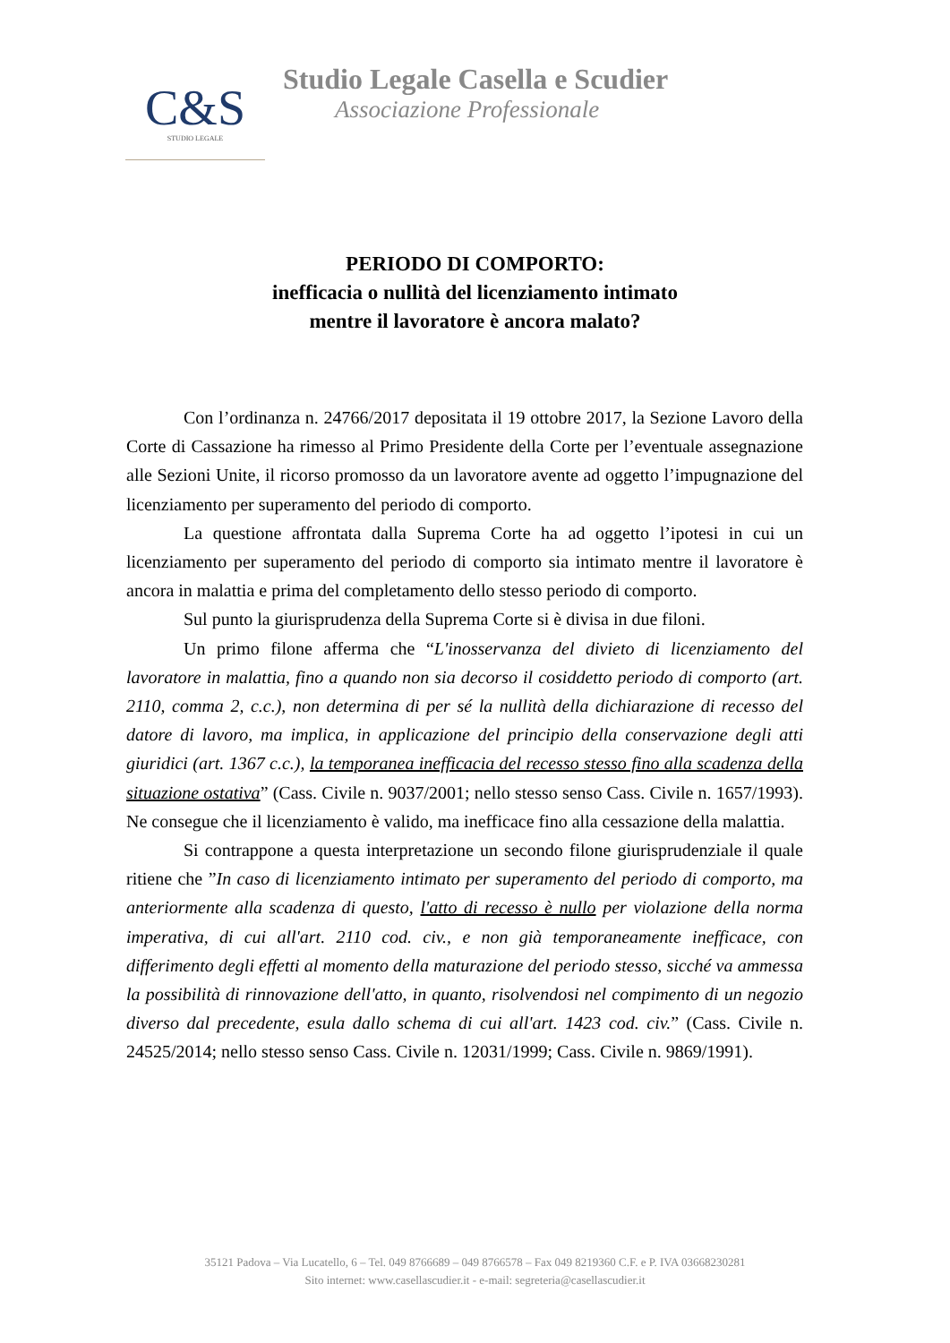C&S
STUDIO LEGALE
Studio Legale Casella e Scudier
Associazione Professionale
PERIODO DI COMPORTO:
inefficacia o nullità del licenziamento intimato
mentre il lavoratore è ancora malato?
Con l’ordinanza n. 24766/2017 depositata il 19 ottobre 2017, la Sezione Lavoro della Corte di Cassazione ha rimesso al Primo Presidente della Corte per l’eventuale assegnazione alle Sezioni Unite, il ricorso promosso da un lavoratore avente ad oggetto l’impugnazione del licenziamento per superamento del periodo di comporto.
La questione affrontata dalla Suprema Corte ha ad oggetto l’ipotesi in cui un licenziamento per superamento del periodo di comporto sia intimato mentre il lavoratore è ancora in malattia e prima del completamento dello stesso periodo di comporto.
Sul punto la giurisprudenza della Suprema Corte si è divisa in due filoni.
Un primo filone afferma che “L'inosservanza del divieto di licenziamento del lavoratore in malattia, fino a quando non sia decorso il cosiddetto periodo di comporto (art. 2110, comma 2, c.c.), non determina di per sé la nullità della dichiarazione di recesso del datore di lavoro, ma implica, in applicazione del principio della conservazione degli atti giuridici (art. 1367 c.c.), la temporanea inefficacia del recesso stesso fino alla scadenza della situazione ostativa” (Cass. Civile n. 9037/2001; nello stesso senso Cass. Civile n. 1657/1993). Ne consegue che il licenziamento è valido, ma inefficace fino alla cessazione della malattia.
Si contrappone a questa interpretazione un secondo filone giurisprudenziale il quale ritiene che ”In caso di licenziamento intimato per superamento del periodo di comporto, ma anteriormente alla scadenza di questo, l'atto di recesso è nullo per violazione della norma imperativa, di cui all'art. 2110 cod. civ., e non già temporaneamente inefficace, con differimento degli effetti al momento della maturazione del periodo stesso, sicché va ammessa la possibilità di rinnovazione dell'atto, in quanto, risolvendosi nel compimento di un negozio diverso dal precedente, esula dallo schema di cui all'art. 1423 cod. civ.” (Cass. Civile n. 24525/2014; nello stesso senso Cass. Civile n. 12031/1999; Cass. Civile n. 9869/1991).
35121 Padova – Via Lucatello, 6 – Tel. 049 8766689 – 049 8766578 – Fax 049 8219360 C.F. e P. IVA 03668230281
Sito internet: www.casellascudier.it - e-mail: segreteria@casellascudier.it